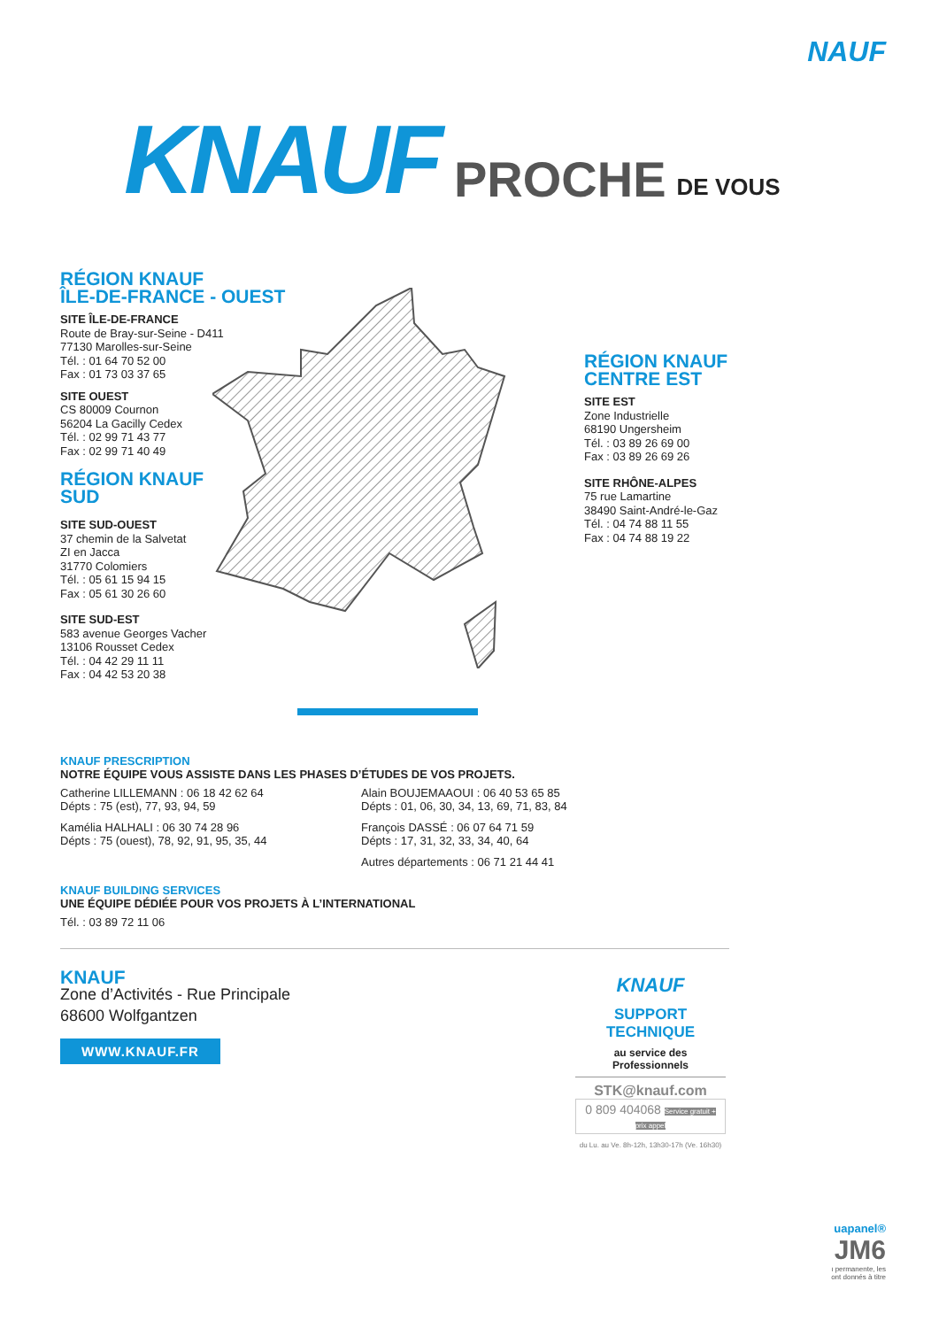NAUF
KNAUF PROCHE DE VOUS
RÉGION KNAUF
ÎLE-DE-FRANCE - OUEST
SITE ÎLE-DE-FRANCE
Route de Bray-sur-Seine - D411
77130 Marolles-sur-Seine
Tél. : 01 64 70 52 00
Fax : 01 73 03 37 65
SITE OUEST
CS 80009 Cournon
56204 La Gacilly Cedex
Tél. : 02 99 71 43 77
Fax : 02 99 71 40 49
RÉGION KNAUF
SUD
SITE SUD-OUEST
37 chemin de la Salvetat
ZI en Jacca
31770 Colomiers
Tél. : 05 61 15 94 15
Fax : 05 61 30 26 60
SITE SUD-EST
583 avenue Georges Vacher
13106 Rousset Cedex
Tél. : 04 42 29 11 11
Fax : 04 42 53 20 38
RÉGION KNAUF
CENTRE EST
SITE EST
Zone Industrielle
68190 Ungersheim
Tél. : 03 89 26 69 00
Fax : 03 89 26 69 26
SITE RHÔNE-ALPES
75 rue Lamartine
38490 Saint-André-le-Gaz
Tél. : 04 74 88 11 55
Fax : 04 74 88 19 22
KNAUF PRESCRIPTION
NOTRE ÉQUIPE VOUS ASSISTE DANS LES PHASES D’ÉTUDES DE VOS PROJETS.
Catherine LILLEMANN : 06 18 42 62 64
Dépts : 75 (est), 77, 93, 94, 59
Kamélia HALHALI : 06 30 74 28 96
Dépts : 75 (ouest), 78, 92, 91, 95, 35, 44
Alain BOUJEMAAOUI : 06 40 53 65 85
Dépts : 01, 06, 30, 34, 13, 69, 71, 83, 84
François DASSÉ : 06 07 64 71 59
Dépts : 17, 31, 32, 33, 34, 40, 64
Autres départements : 06 71 21 44 41
KNAUF BUILDING SERVICES
UNE ÉQUIPE DÉDIÉE POUR VOS PROJETS À L’INTERNATIONAL
Tél. : 03 89 72 11 06
KNAUF
Zone d’Activités - Rue Principale
68600 Wolfgantzen
WWW.KNAUF.FR
KNAUF
SUPPORT
TECHNIQUE
au service des Professionnels
STK@knauf.com
0 809 404068 Service gratuit + prix appel
du Lu. au Ve. 8h-12h, 13h30-17h (Ve. 16h30)
uapanel®
JM6
ı permanente, les
ont donnés à titre